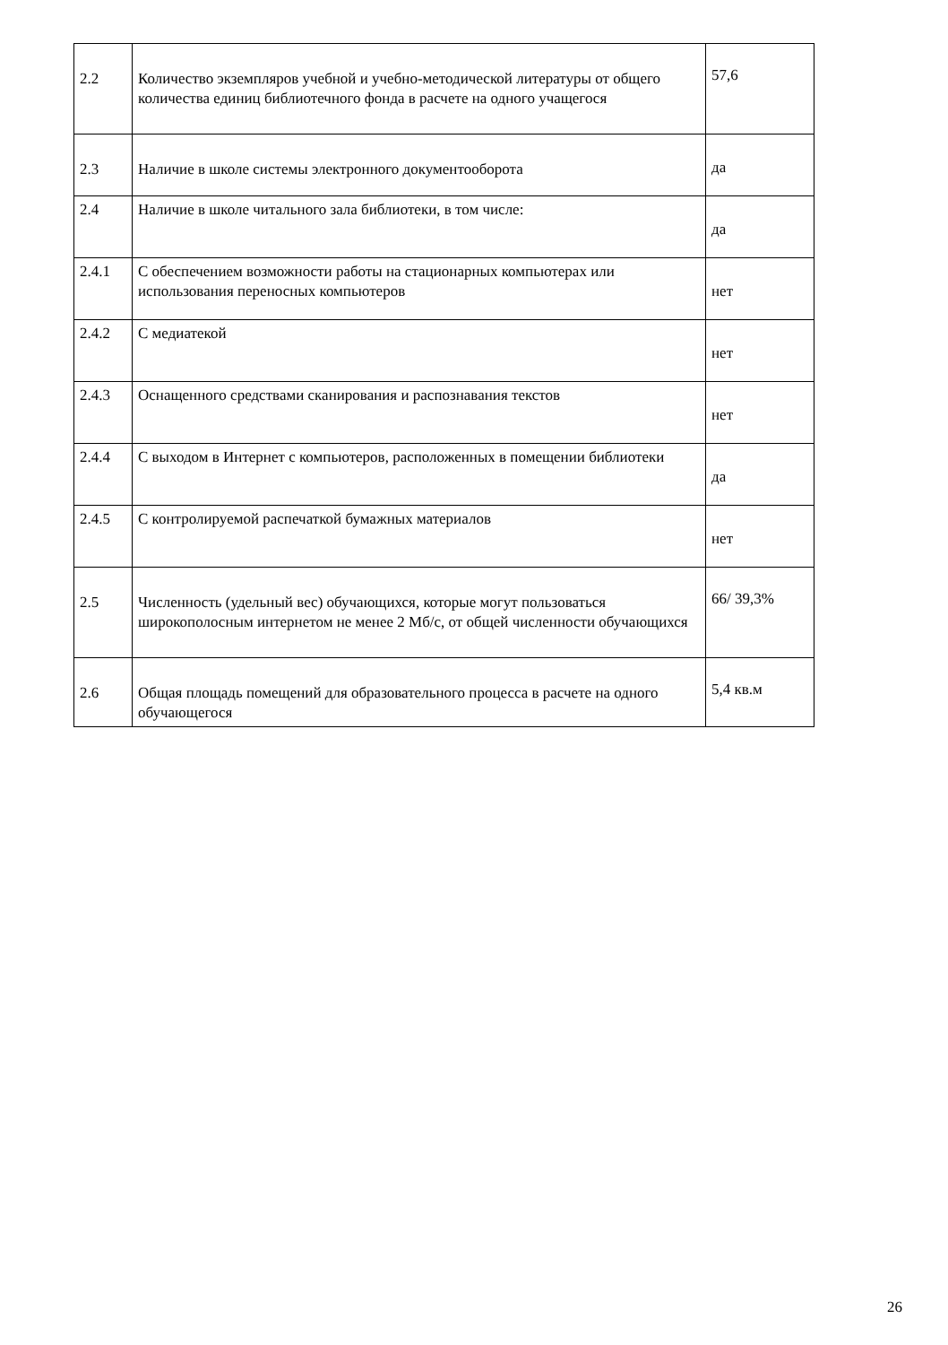| 2.2 | Количество экземпляров учебной и учебно-методической литературы от общего количества единиц библиотечного фонда в расчете на одного учащегося | 57,6 |
| 2.3 | Наличие в школе системы электронного документооборота | да |
| 2.4 | Наличие в школе читального зала библиотеки, в том числе: | да |
| 2.4.1 | С обеспечением возможности работы на стационарных компьютерах или использования переносных компьютеров | нет |
| 2.4.2 | С медиатекой | нет |
| 2.4.3 | Оснащенного средствами сканирования и распознавания текстов | нет |
| 2.4.4 | С выходом в Интернет с компьютеров, расположенных в помещении библиотеки | да |
| 2.4.5 | С контролируемой распечаткой бумажных материалов | нет |
| 2.5 | Численность (удельный вес) обучающихся, которые могут пользоваться широкополосным интернетом не менее 2 Мб/с, от общей численности обучающихся | 66/ 39,3% |
| 2.6 | Общая площадь помещений для образовательного процесса в расчете на одного обучающегося | 5,4 кв.м |
26